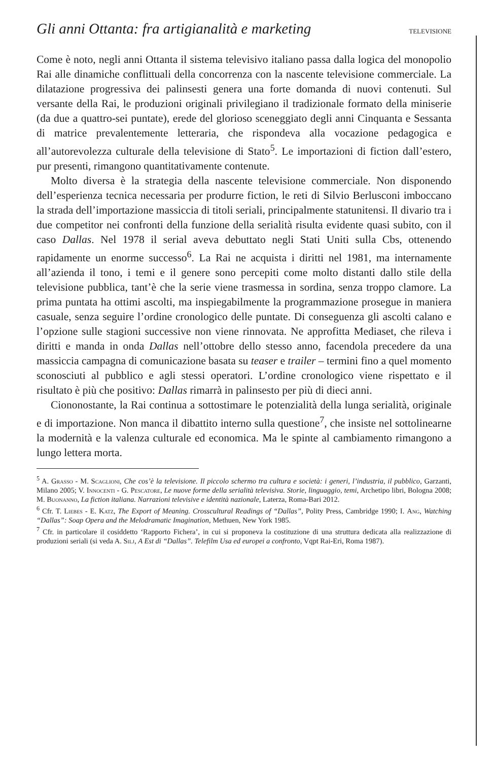Gli anni Ottanta: fra artigianalità e marketing
TELEVISIONE
Come è noto, negli anni Ottanta il sistema televisivo italiano passa dalla logica del monopolio Rai alle dinamiche conflittuali della concorrenza con la nascente televisione commerciale. La dilatazione progressiva dei palinsesti genera una forte domanda di nuovi contenuti. Sul versante della Rai, le produzioni originali privilegiano il tradizionale formato della miniserie (da due a quattro-sei puntate), erede del glorioso sceneggiato degli anni Cinquanta e Sessanta di matrice prevalentemente letteraria, che rispondeva alla vocazione pedagogica e all’autorevolezza culturale della televisione di Stato<sup>5</sup>. Le importazioni di fiction dall’estero, pur presenti, rimangono quantitativamente contenute.
Molto diversa è la strategia della nascente televisione commerciale. Non disponendo dell’esperienza tecnica necessaria per produrre fiction, le reti di Silvio Berlusconi imboccano la strada dell’importazione massiccia di titoli seriali, principalmente statunitensi. Il divario tra i due competitor nei confronti della funzione della serialità risulta evidente quasi subito, con il caso Dallas. Nel 1978 il serial aveva debuttato negli Stati Uniti sulla Cbs, ottenendo rapidamente un enorme successo<sup>6</sup>. La Rai ne acquista i diritti nel 1981, ma internamente all’azienda il tono, i temi e il genere sono percepiti come molto distanti dallo stile della televisione pubblica, tant’è che la serie viene trasmessa in sordina, senza troppo clamore. La prima puntata ha ottimi ascolti, ma inspiegabilmente la programmazione prosegue in maniera casuale, senza seguire l’ordine cronologico delle puntate. Di conseguenza gli ascolti calano e l’opzione sulle stagioni successive non viene rinnovata. Ne approfitta Mediaset, che rileva i diritti e manda in onda Dallas nell’ottobre dello stesso anno, facendola precedere da una massiccia campagna di comunicazione basata su teaser e trailer – termini fino a quel momento sconosciuti al pubblico e agli stessi operatori. L’ordine cronologico viene rispettato e il risultato è più che positivo: Dallas rimarrà in palinsesto per più di dieci anni.
Ciononostante, la Rai continua a sottostimare le potenzialità della lunga serialità, originale e di importazione. Non manca il dibattito interno sulla questione<sup>7</sup>, che insiste nel sottolinearne la modernità e la valenza culturale ed economica. Ma le spinte al cambiamento rimangono a lungo lettera morta.
<sup>5</sup> A. Grasso - M. Scaglioni, Che cos’è la televisione. Il piccolo schermo tra cultura e società: i generi, l’industria, il pubblico, Garzanti, Milano 2005; V. Innocenti - G. Pescatore, Le nuove forme della serialità televisiva. Storie, linguaggio, temi, Archetipo libri, Bologna 2008; M. Buonanno, La fiction italiana. Narrazioni televisive e identità nazionale, Laterza, Roma-Bari 2012.
<sup>6</sup> Cfr. T. Liebes - E. Katz, The Export of Meaning. Crosscultural Readings of “Dallas”, Polity Press, Cambridge 1990; I. Ang, Watching “Dallas”: Soap Opera and the Melodramatic Imagination, Methuen, New York 1985.
<sup>7</sup> Cfr. in particolare il cosiddetto ‘Rapporto Fichera’, in cui si proponeva la costituzione di una struttura dedicata alla realizzazione di produzioni seriali (si veda A. Silj, A Est di “Dallas”. Telefilm Usa ed europei a confronto, Vqpt Rai-Eri, Roma 1987).